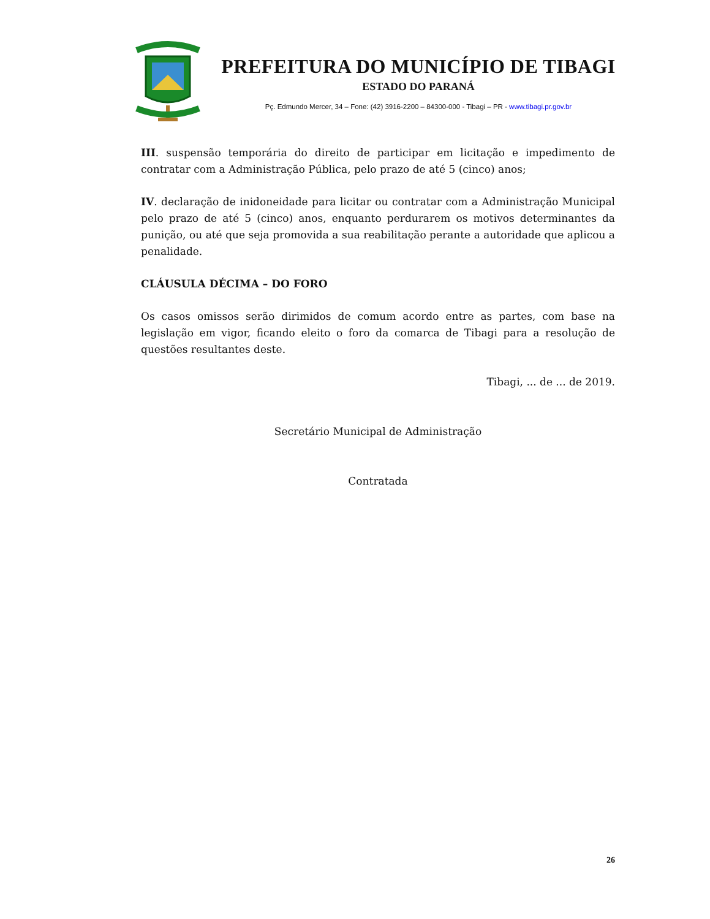PREFEITURA DO MUNICÍPIO DE TIBAGI
ESTADO DO PARANÁ
Pç. Edmundo Mercer, 34 – Fone: (42) 3916-2200 – 84300-000 - Tibagi – PR - www.tibagi.pr.gov.br
III. suspensão temporária do direito de participar em licitação e impedimento de contratar com a Administração Pública, pelo prazo de até 5 (cinco) anos;
IV. declaração de inidoneidade para licitar ou contratar com a Administração Municipal pelo prazo de até 5 (cinco) anos, enquanto perdurarem os motivos determinantes da punição, ou até que seja promovida a sua reabilitação perante a autoridade que aplicou a penalidade.
CLÁUSULA DÉCIMA – DO FORO
Os casos omissos serão dirimidos de comum acordo entre as partes, com base na legislação em vigor, ficando eleito o foro da comarca de Tibagi para a resolução de questões resultantes deste.
Tibagi, ... de ... de 2019.
Secretário Municipal de Administração
Contratada
26